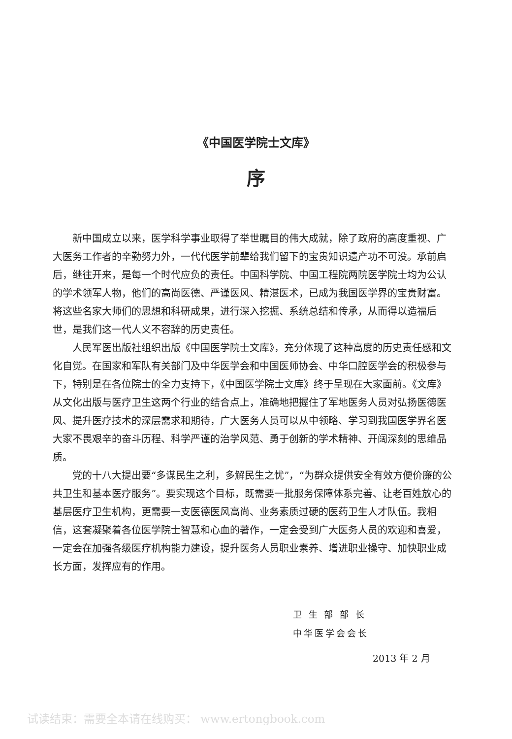《中国医学院士文库》
序
新中国成立以来，医学科学事业取得了举世瞩目的伟大成就，除了政府的高度重视、广大医务工作者的辛勤努力外，一代代医学前辈给我们留下的宝贵知识遗产功不可没。承前启后，继往开来，是每一个时代应负的责任。中国科学院、中国工程院两院医学院士均为公认的学术领军人物，他们的高尚医德、严谨医风、精湛医术，已成为我国医学界的宝贵财富。将这些名家大师们的思想和科研成果，进行深入挖掘、系统总结和传承，从而得以造福后世，是我们这一代人义不容辞的历史责任。
人民军医出版社组织出版《中国医学院士文库》，充分体现了这种高度的历史责任感和文化自觉。在国家和军队有关部门及中华医学会和中国医师协会、中华口腔医学会的积极参与下，特别是在各位院士的全力支持下，《中国医学院士文库》终于呈现在大家面前。《文库》从文化出版与医疗卫生这两个行业的结合点上，准确地把握住了军地医务人员对弘扬医德医风、提升医疗技术的深层需求和期待，广大医务人员可以从中领略、学习到我国医学界名医大家不畏艰辛的奋斗历程、科学严谨的治学风范、勇于创新的学术精神、开阔深刻的思维品质。
党的十八大提出要“多谋民生之利，多解民生之忧”，“为群众提供安全有效方便价廉的公共卫生和基本医疗服务”。要实现这个目标，既需要一批服务保障体系完善、让老百姓放心的基层医疗卫生机构，更需要一支医德医风高尚、业务素质过硬的医药卫生人才队伍。我相信，这套凝聚着各位医学院士智慧和心血的著作，一定会受到广大医务人员的欢迎和喜爱，一定会在加强各级医疗机构能力建设，提升医务人员职业素养、增进职业操守、加快职业成长方面，发挥应有的作用。
卫 生 部 部 长
中华医学会会长
2013 年 2 月
试读结束：需要全本请在线购买： www.ertongbook.com